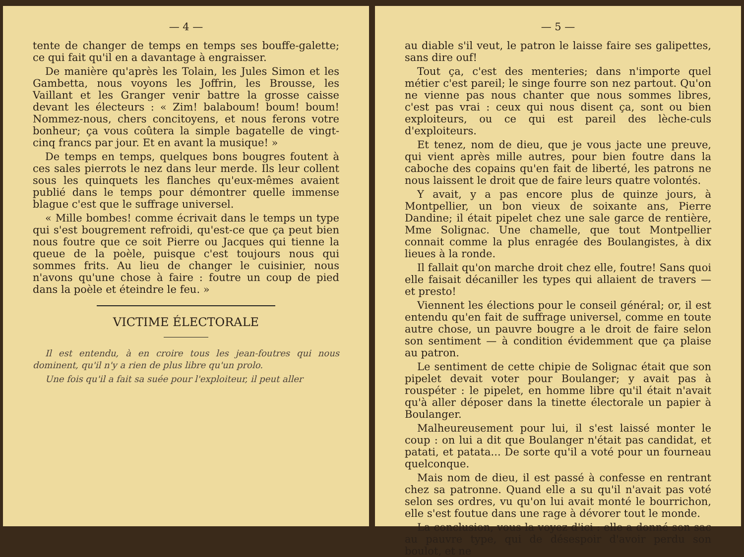— 4 —
tente de changer de temps en temps ses bouffe-galette; ce qui fait qu'il en a davantage à engraisser.
De manière qu'après les Tolain, les Jules Simon et les Gambetta, nous voyons les Joffrin, les Brousse, les Vaillant et les Granger venir battre la grosse caisse devant les électeurs : « Zim! balaboum! boum! boum! Nommez-nous, chers concitoyens, et nous ferons votre bonheur; ça vous coûtera la simple bagatelle de vingt-cinq francs par jour. Et en avant la musique! »
De temps en temps, quelques bons bougres foutent à ces sales pierrots le nez dans leur merde. Ils leur collent sous les quinquets les flanches qu'eux-mêmes avaient publié dans le temps pour démontrer quelle immense blague c'est que le suffrage universel.
« Mille bombes! comme écrivait dans le temps un type qui s'est bougrement refroidi, qu'est-ce que ça peut bien nous foutre que ce soit Pierre ou Jacques qui tienne la queue de la poèle, puisque c'est toujours nous qui sommes frits. Au lieu de changer le cuisinier, nous n'avons qu'une chose à faire : foutre un coup de pied dans la poèle et éteindre le feu. »
VICTIME ÉLECTORALE
Il est entendu, à en croire tous les jean-foutres qui nous dominent, qu'il n'y a rien de plus libre qu'un prolo.
Une fois qu'il a fait sa suée pour l'exploiteur, il peut aller
— 5 —
au diable s'il veut, le patron le laisse faire ses galipettes, sans dire ouf!
Tout ça, c'est des menteries; dans n'importe quel métier c'est pareil; le singe fourre son nez partout. Qu'on ne vienne pas nous chanter que nous sommes libres, c'est pas vrai : ceux qui nous disent ça, sont ou bien exploiteurs, ou ce qui est pareil des lèche-culs d'exploiteurs.
Et tenez, nom de dieu, que je vous jacte une preuve, qui vient après mille autres, pour bien foutre dans la caboche des copains qu'en fait de liberté, les patrons ne nous laissent le droit que de faire leurs quatre volontés.
Y avait, y a pas encore plus de quinze jours, à Montpellier, un bon vieux de soixante ans, Pierre Dandine; il était pipelet chez une sale garce de rentière, Mme Solignac. Une chamelle, que tout Montpellier connait comme la plus enragée des Boulangistes, à dix lieues à la ronde.
Il fallait qu'on marche droit chez elle, foutre! Sans quoi elle faisait décaniller les types qui allaient de travers — et presto!
Viennent les élections pour le conseil général; or, il est entendu qu'en fait de suffrage universel, comme en toute autre chose, un pauvre bougre a le droit de faire selon son sentiment — à condition évidemment que ça plaise au patron.
Le sentiment de cette chipie de Solignac était que son pipelet devait voter pour Boulanger; y avait pas à rouspéter : le pipelet, en homme libre qu'il était n'avait qu'à aller déposer dans la tinette électorale un papier à Boulanger.
Malheureusement pour lui, il s'est laissé monter le coup : on lui a dit que Boulanger n'était pas candidat, et patati, et patata... De sorte qu'il a voté pour un fourneau quelconque.
Mais nom de dieu, il est passé à confesse en rentrant chez sa patronne. Quand elle a su qu'il n'avait pas voté selon ses ordres, vu qu'on lui avait monté le bourrichon, elle s'est foutue dans une rage à dévorer tout le monde.
La conclusion, vous la voyez d'ici : elle a donné son sac au pauvre type, qui de désespoir d'avoir perdu son boulot, et ne